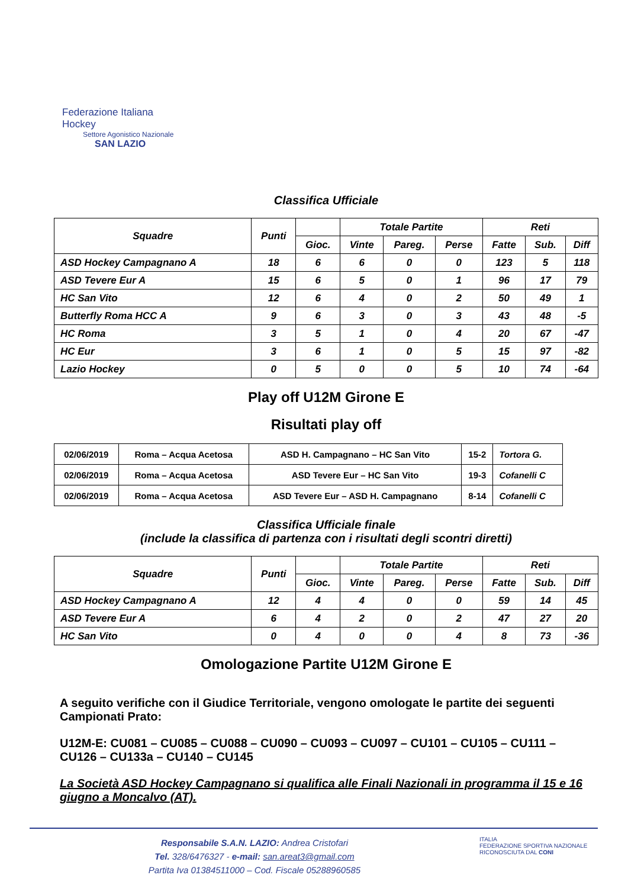Federazione Italiana Hockey
Settore Agonistico Nazionale
SAN LAZIO
Classifica Ufficiale
| Squadre | Punti | | Totale Partite | | | Reti | | |
| --- | --- | --- | --- | --- | --- | --- | --- | --- |
| | | Gioc. | Vinte | Pareg. | Perse | Fatte | Sub. | Diff |
| ASD Hockey Campagnano A | 18 | 6 | 6 | 0 | 0 | 123 | 5 | 118 |
| ASD Tevere Eur A | 15 | 6 | 5 | 0 | 1 | 96 | 17 | 79 |
| HC San Vito | 12 | 6 | 4 | 0 | 2 | 50 | 49 | 1 |
| Butterfly Roma HCC A | 9 | 6 | 3 | 0 | 3 | 43 | 48 | -5 |
| HC Roma | 3 | 5 | 1 | 0 | 4 | 20 | 67 | -47 |
| HC Eur | 3 | 6 | 1 | 0 | 5 | 15 | 97 | -82 |
| Lazio Hockey | 0 | 5 | 0 | 0 | 5 | 10 | 74 | -64 |
Play off U12M Girone E
Risultati play off
| 02/06/2019 | Roma – Acqua Acetosa | ASD H. Campagnano – HC San Vito | 15-2 | Tortora G. |
| 02/06/2019 | Roma – Acqua Acetosa | ASD Tevere Eur – HC San Vito | 19-3 | Cofanelli C |
| 02/06/2019 | Roma – Acqua Acetosa | ASD Tevere Eur – ASD H. Campagnano | 8-14 | Cofanelli C |
Classifica Ufficiale finale
(include la classifica di partenza con i risultati degli scontri diretti)
| Squadre | Punti | | Totale Partite | | | Reti | | |
| --- | --- | --- | --- | --- | --- | --- | --- | --- |
| | | Gioc. | Vinte | Pareg. | Perse | Fatte | Sub. | Diff |
| ASD Hockey Campagnano A | 12 | 4 | 4 | 0 | 0 | 59 | 14 | 45 |
| ASD Tevere Eur A | 6 | 4 | 2 | 0 | 2 | 47 | 27 | 20 |
| HC San Vito | 0 | 4 | 0 | 0 | 4 | 8 | 73 | -36 |
Omologazione Partite U12M Girone E
A seguito verifiche con il Giudice Territoriale, vengono omologate le partite dei seguenti Campionati Prato:
U12M-E: CU081 – CU085 – CU088 – CU090 – CU093 – CU097 – CU101 – CU105 – CU111 – CU126 – CU133a – CU140 – CU145
La Società ASD Hockey Campagnano si qualifica alle Finali Nazionali in programma il 15 e 16 giugno a Moncalvo (AT).
Responsabile S.A.N. LAZIO: Andrea Cristofari
Tel. 328/6476327 - e-mail: san.areat3@gmail.com
Partita Iva 01384511000 – Cod. Fiscale 05288960585
ITALIA
FEDERAZIONE SPORTIVA NAZIONALE RICONOSCIUTA DAL CONI